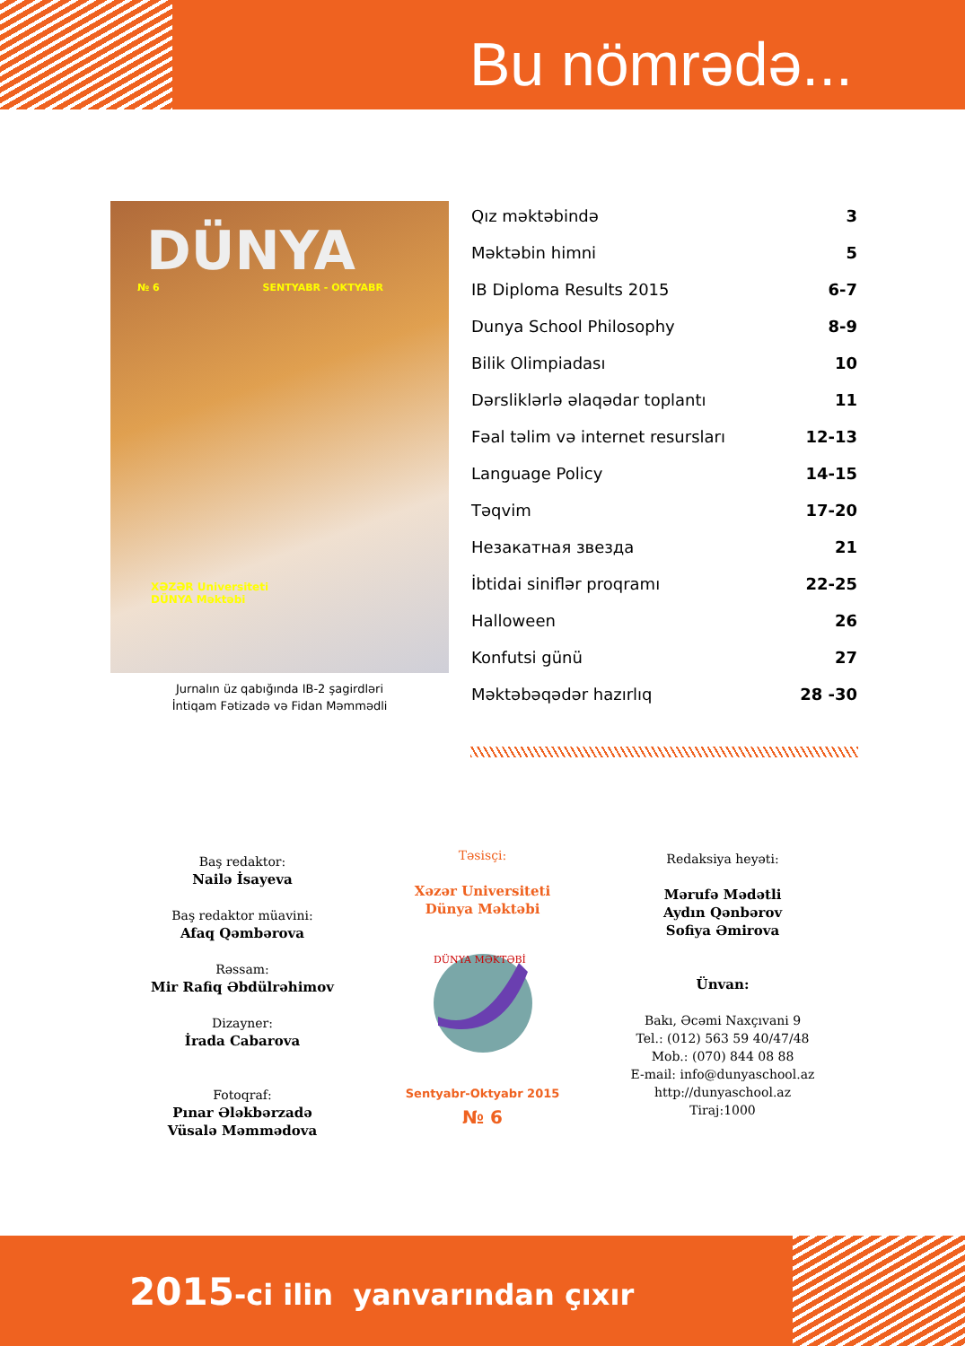Bu nömrədə...
DÜNYA
№ 6 SENTYABR - OKTYABR
XƏZƏR Universiteti
DÜNYA Məktəbi
Jurnalın üz qabığında IB-2 şagirdləri
İntiqam Fətizadə və Fidan Məmmədli
| Qız məktəbində | 3 |
| Məktəbin himni | 5 |
| IB Diploma Results 2015 | 6-7 |
| Dunya School Philosophy | 8-9 |
| Bilik Olimpiadası | 10 |
| Dərsliklərlə əlaqədar toplantı | 11 |
| Fəal təlim və internet resursları | 12-13 |
| Language Policy | 14-15 |
| Təqvim | 17-20 |
| Незакатная звезда | 21 |
| İbtidai siniflər proqramı | 22-25 |
| Halloween | 26 |
| Konfutsi günü | 27 |
| Məktəbəqədər hazırlıq | 28 -30 |
Baş redaktor:
Nailə İsayeva
Baş redaktor müavini:
Afaq Qəmbərova
Rəssam:
Mir Rafiq Əbdülrəhimov
Dizayner:
İrada Cabarova
Fotoqraf:
Pınar Ələkbərzadə
Vüsalə Məmmədova
Təsisçi:
Xəzər Universiteti
Dünya Məktəbi
DÜNYA MƏKTƏBİ
Sentyabr-Oktyabr 2015
№ 6
Redaksiya heyəti:
Mərufə Mədətli
Aydın Qənbərov
Sofiya Əmirova
Ünvan:
Bakı, Əcəmi Naxçıvani 9
Tel.: (012) 563 59 40/47/48
Mob.: (070) 844 08 88
E-mail: info@dunyaschool.az
http://dunyaschool.az
Tiraj:1000
2015-ci ilin yanvarından çıxır